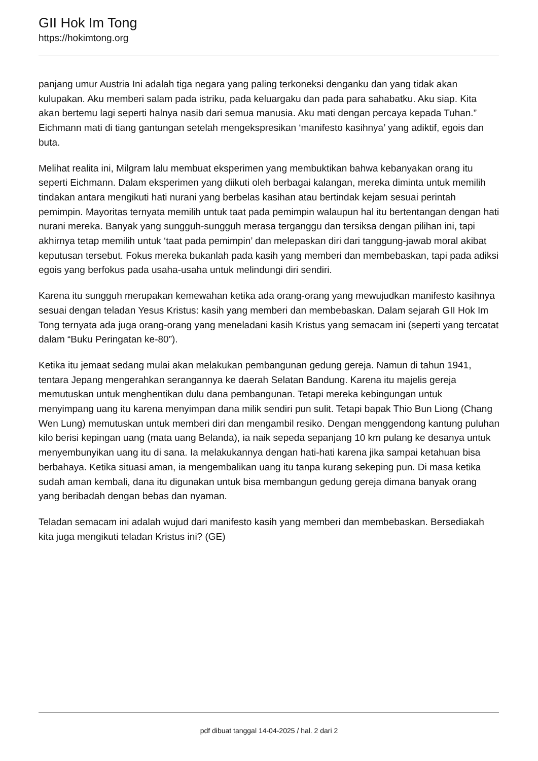GII Hok Im Tong
https://hokimtong.org
panjang umur Austria Ini adalah tiga negara yang paling terkoneksi denganku dan yang tidak akan kulupakan. Aku memberi salam pada istriku, pada keluargaku dan pada para sahabatku. Aku siap. Kita akan bertemu lagi seperti halnya nasib dari semua manusia. Aku mati dengan percaya kepada Tuhan.” Eichmann mati di tiang gantungan setelah mengekspresikan ‘manifesto kasihnya’ yang adiktif, egois dan buta.
Melihat realita ini, Milgram lalu membuat eksperimen yang membuktikan bahwa kebanyakan orang itu seperti Eichmann. Dalam eksperimen yang diikuti oleh berbagai kalangan, mereka diminta untuk memilih tindakan antara mengikuti hati nurani yang berbelas kasihan atau bertindak kejam sesuai perintah pemimpin. Mayoritas ternyata memilih untuk taat pada pemimpin walaupun hal itu bertentangan dengan hati nurani mereka. Banyak yang sungguh-sungguh merasa terganggu dan tersiksa dengan pilihan ini, tapi akhirnya tetap memilih untuk ‘taat pada pemimpin’ dan melepaskan diri dari tanggung-jawab moral akibat keputusan tersebut. Fokus mereka bukanlah pada kasih yang memberi dan membebaskan, tapi pada adiksi egois yang berfokus pada usaha-usaha untuk melindungi diri sendiri.
Karena itu sungguh merupakan kemewahan ketika ada orang-orang yang mewujudkan manifesto kasihnya sesuai dengan teladan Yesus Kristus: kasih yang memberi dan membebaskan. Dalam sejarah GII Hok Im Tong ternyata ada juga orang-orang yang meneladani kasih Kristus yang semacam ini (seperti yang tercatat dalam “Buku Peringatan ke-80”).
Ketika itu jemaat sedang mulai akan melakukan pembangunan gedung gereja. Namun di tahun 1941, tentara Jepang mengerahkan serangannya ke daerah Selatan Bandung. Karena itu majelis gereja memutuskan untuk menghentikan dulu dana pembangunan. Tetapi mereka kebingungan untuk menyimpang uang itu karena menyimpan dana milik sendiri pun sulit. Tetapi bapak Thio Bun Liong (Chang Wen Lung) memutuskan untuk memberi diri dan mengambil resiko. Dengan menggendong kantung puluhan kilo berisi kepingan uang (mata uang Belanda), ia naik sepeda sepanjang 10 km pulang ke desanya untuk menyembunyikan uang itu di sana. Ia melakukannya dengan hati-hati karena jika sampai ketahuan bisa berbahaya. Ketika situasi aman, ia mengembalikan uang itu tanpa kurang sekeping pun. Di masa ketika sudah aman kembali, dana itu digunakan untuk bisa membangun gedung gereja dimana banyak orang yang beribadah dengan bebas dan nyaman.
Teladan semacam ini adalah wujud dari manifesto kasih yang memberi dan membebaskan. Bersediakah kita juga mengikuti teladan Kristus ini? (GE)
pdf dibuat tanggal 14-04-2025 / hal. 2 dari 2